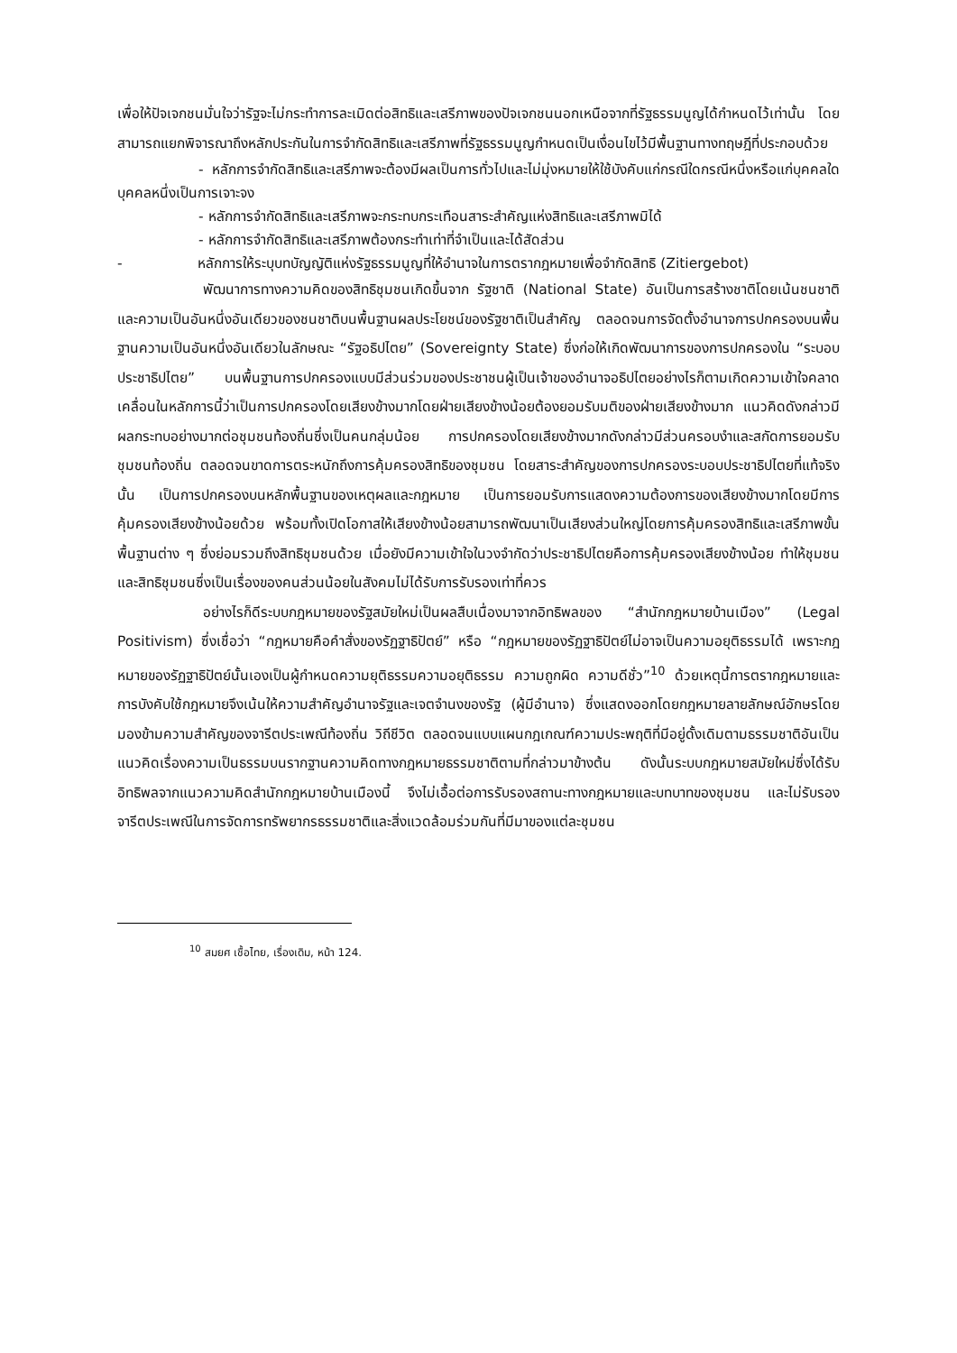เพื่อให้ปัจเจกชนมั่นใจว่ารัฐจะไม่กระทำการละเมิดต่อสิทธิและเสรีภาพของปัจเจกชนนอกเหนือจากที่รัฐธรรมนูญได้กำหนดไว้เท่านั้น โดยสามารถแยกพิจารณาถึงหลักประกันในการจำกัดสิทธิและเสรีภาพที่รัฐธรรมนูญกำหนดเป็นเงื่อนไขไว้มีพื้นฐานทางทฤษฎีที่ประกอบด้วย
- หลักการจำกัดสิทธิและเสรีภาพจะต้องมีผลเป็นการทั่วไปและไม่มุ่งหมายให้ใช้บังคับแก่กรณีใดกรณีหนึ่งหรือแก่บุคคลใดบุคคลหนึ่งเป็นการเจาะจง
- หลักการจำกัดสิทธิและเสรีภาพจะกระทบกระเทือนสาระสำคัญแห่งสิทธิและเสรีภาพมิได้
- หลักการจำกัดสิทธิและเสรีภาพต้องกระทำเท่าที่จำเป็นและได้สัดส่วน
- หลักการให้ระบุบทบัญญัติแห่งรัฐธรรมนูญที่ให้อำนาจในการตรากฎหมายเพื่อจำกัดสิทธิ (Zitiergebot)
พัฒนาการทางความคิดของสิทธิชุมชนเกิดขึ้นจาก รัฐชาติ (National State) อันเป็นการสร้างชาติโดยเน้นชนชาติและความเป็นอันหนึ่งอันเดียวของชนชาติบนพื้นฐานผลประโยชน์ของรัฐชาติเป็นสำคัญ ตลอดจนการจัดตั้งอำนาจการปกครองบนพื้นฐานความเป็นอันหนึ่งอันเดียวในลักษณะ “รัฐอธิปไตย” (Sovereignty State) ซึ่งก่อให้เกิดพัฒนาการของการปกครองใน “ระบอบประชาธิปไตย” บนพื้นฐานการปกครองแบบมีส่วนร่วมของประชาชนผู้เป็นเจ้าของอำนาจอธิปไตยอย่างไรก็ตามเกิดความเข้าใจคลาดเคลื่อนในหลักการนี้ว่าเป็นการปกครองโดยเสียงข้างมากโดยฝ่ายเสียงข้างน้อยต้องยอมรับมติของฝ่ายเสียงข้างมาก แนวคิดดังกล่าวมีผลกระทบอย่างมากต่อชุมชนท้องถิ่นซึ่งเป็นคนกลุ่มน้อย การปกครองโดยเสียงข้างมากดังกล่าวมีส่วนครอบงำและสกัดการยอมรับชุมชนท้องถิ่น ตลอดจนขาดการตระหนักถึงการคุ้มครองสิทธิของชุมชน โดยสาระสำคัญของการปกครองระบอบประชาธิปไตยที่แท้จริงนั้น เป็นการปกครองบนหลักพื้นฐานของเหตุผลและกฎหมาย เป็นการยอมรับการแสดงความต้องการของเสียงข้างมากโดยมีการคุ้มครองเสียงข้างน้อยด้วย พร้อมทั้งเปิดโอกาสให้เสียงข้างน้อยสามารถพัฒนาเป็นเสียงส่วนใหญ่โดยการคุ้มครองสิทธิและเสรีภาพขั้นพื้นฐานต่าง ๆ ซึ่งย่อมรวมถึงสิทธิชุมชนด้วย เมื่อยังมีความเข้าใจในวงจำกัดว่าประชาธิปไตยคือการคุ้มครองเสียงข้างน้อย ทำให้ชุมชนและสิทธิชุมชนซึ่งเป็นเรื่องของคนส่วนน้อยในสังคมไม่ได้รับการรับรองเท่าที่ควร
อย่างไรก็ดีระบบกฎหมายของรัฐสมัยใหม่เป็นผลสืบเนื่องมาจากอิทธิพลของ “สำนักกฎหมายบ้านเมือง” (Legal Positivism) ซึ่งเชื่อว่า “กฎหมายคือคำสั่งของรัฏฐาธิปัตย์” หรือ “กฎหมายของรัฏฐาธิปัตย์ไม่อาจเป็นความอยุติธรรมได้ เพราะกฎหมายของรัฏฐาธิปัตย์นั้นเองเป็นผู้กำหนดความยุติธรรมความอยุติธรรม ความถูกผิด ความดีชั่ว”<sup>10</sup> ด้วยเหตุนี้การตรากฎหมายและการบังคับใช้กฎหมายจึงเน้นให้ความสำคัญอำนาจรัฐและเจตจำนงของรัฐ (ผู้มีอำนาจ) ซึ่งแสดงออกโดยกฎหมายลายลักษณ์อักษรโดยมองข้ามความสำคัญของจารีตประเพณีท้องถิ่น วิถีชีวิต ตลอดจนแบบแผนกฎเกณฑ์ความประพฤติที่มีอยู่ดั้งเดิมตามธรรมชาติอันเป็นแนวคิดเรื่องความเป็นธรรมบนรากฐานความคิดทางกฎหมายธรรมชาติตามที่กล่าวมาข้างต้น ดังนั้นระบบกฎหมายสมัยใหม่ซึ่งได้รับอิทธิพลจากแนวความคิดสำนักกฎหมายบ้านเมืองนี้ จึงไม่เอื้อต่อการรับรองสถานะทางกฎหมายและบทบาทของชุมชน และไม่รับรองจารีตประเพณีในการจัดการทรัพยากรธรรมชาติและสิ่งแวดล้อมร่วมกันที่มีมาของแต่ละชุมชน
<sup>10</sup> สมยศ เชื้อไทย, เรื่องเดิม, หน้า 124.